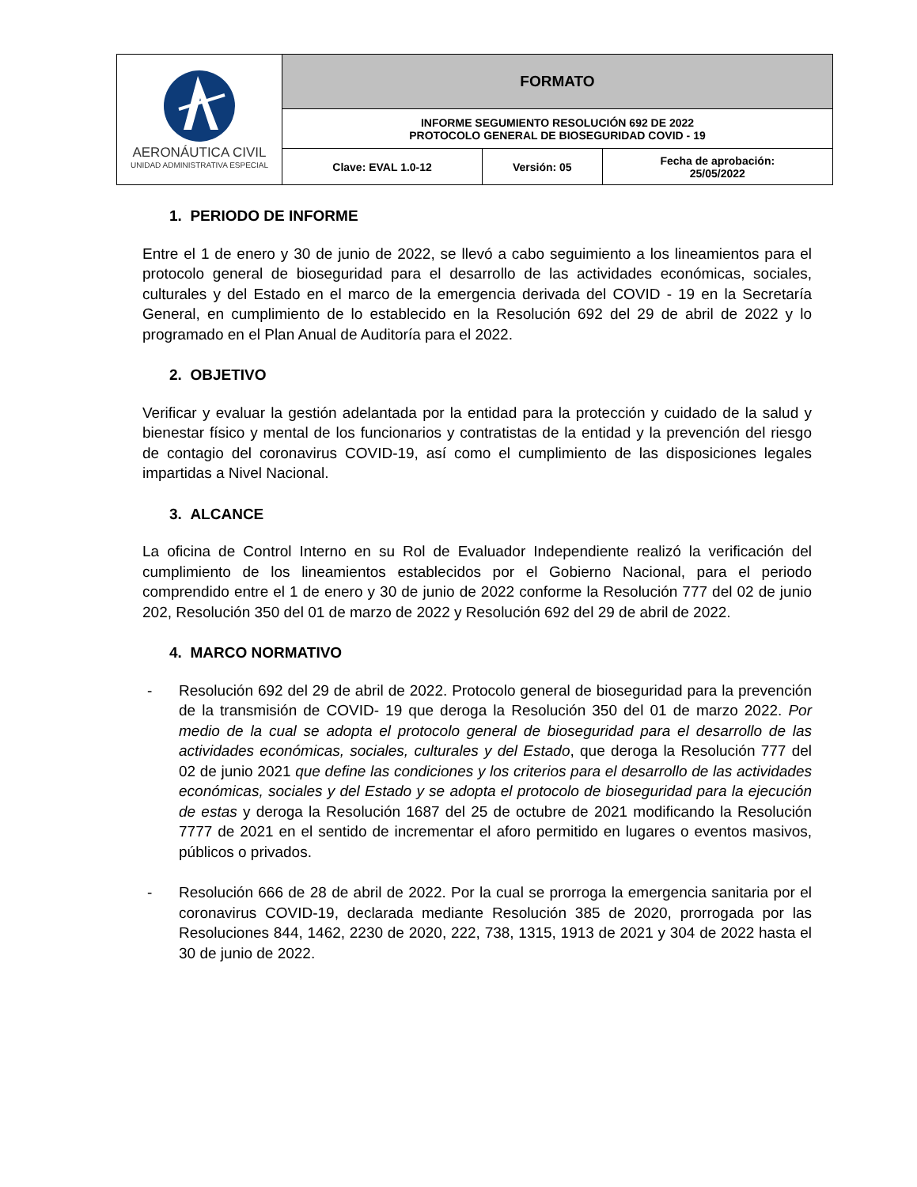| AERONÁUTICA CIVIL UNIDAD ADMINISTRATIVA ESPECIAL | FORMATO | | |
| | INFORME SEGUMIENTO RESOLUCIÓN 692 DE 2022 PROTOCOLO GENERAL DE BIOSEGURIDAD COVID - 19 | | |
| | Clave: EVAL 1.0-12 | Versión: 05 | Fecha de aprobación: 25/05/2022 |
1. PERIODO DE INFORME
Entre el 1 de enero y 30 de junio de 2022, se llevó a cabo seguimiento a los lineamientos para el protocolo general de bioseguridad para el desarrollo de las actividades económicas, sociales, culturales y del Estado en el marco de la emergencia derivada del COVID - 19 en la Secretaría General, en cumplimiento de lo establecido en la Resolución 692 del 29 de abril de 2022 y lo programado en el Plan Anual de Auditoría para el 2022.
2. OBJETIVO
Verificar y evaluar la gestión adelantada por la entidad para la protección y cuidado de la salud y bienestar físico y mental de los funcionarios y contratistas de la entidad y la prevención del riesgo de contagio del coronavirus COVID-19, así como el cumplimiento de las disposiciones legales impartidas a Nivel Nacional.
3. ALCANCE
La oficina de Control Interno en su Rol de Evaluador Independiente realizó la verificación del cumplimiento de los lineamientos establecidos por el Gobierno Nacional, para el periodo comprendido entre el 1 de enero y 30 de junio de 2022 conforme la Resolución 777 del 02 de junio 202, Resolución 350 del 01 de marzo de 2022 y Resolución 692 del 29 de abril de 2022.
4. MARCO NORMATIVO
- Resolución 692 del 29 de abril de 2022. Protocolo general de bioseguridad para la prevención de la transmisión de COVID- 19 que deroga la Resolución 350 del 01 de marzo 2022. Por medio de la cual se adopta el protocolo general de bioseguridad para el desarrollo de las actividades económicas, sociales, culturales y del Estado, que deroga la Resolución 777 del 02 de junio 2021 que define las condiciones y los criterios para el desarrollo de las actividades económicas, sociales y del Estado y se adopta el protocolo de bioseguridad para la ejecución de estas y deroga la Resolución 1687 del 25 de octubre de 2021 modificando la Resolución 7777 de 2021 en el sentido de incrementar el aforo permitido en lugares o eventos masivos, públicos o privados.
- Resolución 666 de 28 de abril de 2022. Por la cual se prorroga la emergencia sanitaria por el coronavirus COVID-19, declarada mediante Resolución 385 de 2020, prorrogada por las Resoluciones 844, 1462, 2230 de 2020, 222, 738, 1315, 1913 de 2021 y 304 de 2022 hasta el 30 de junio de 2022.